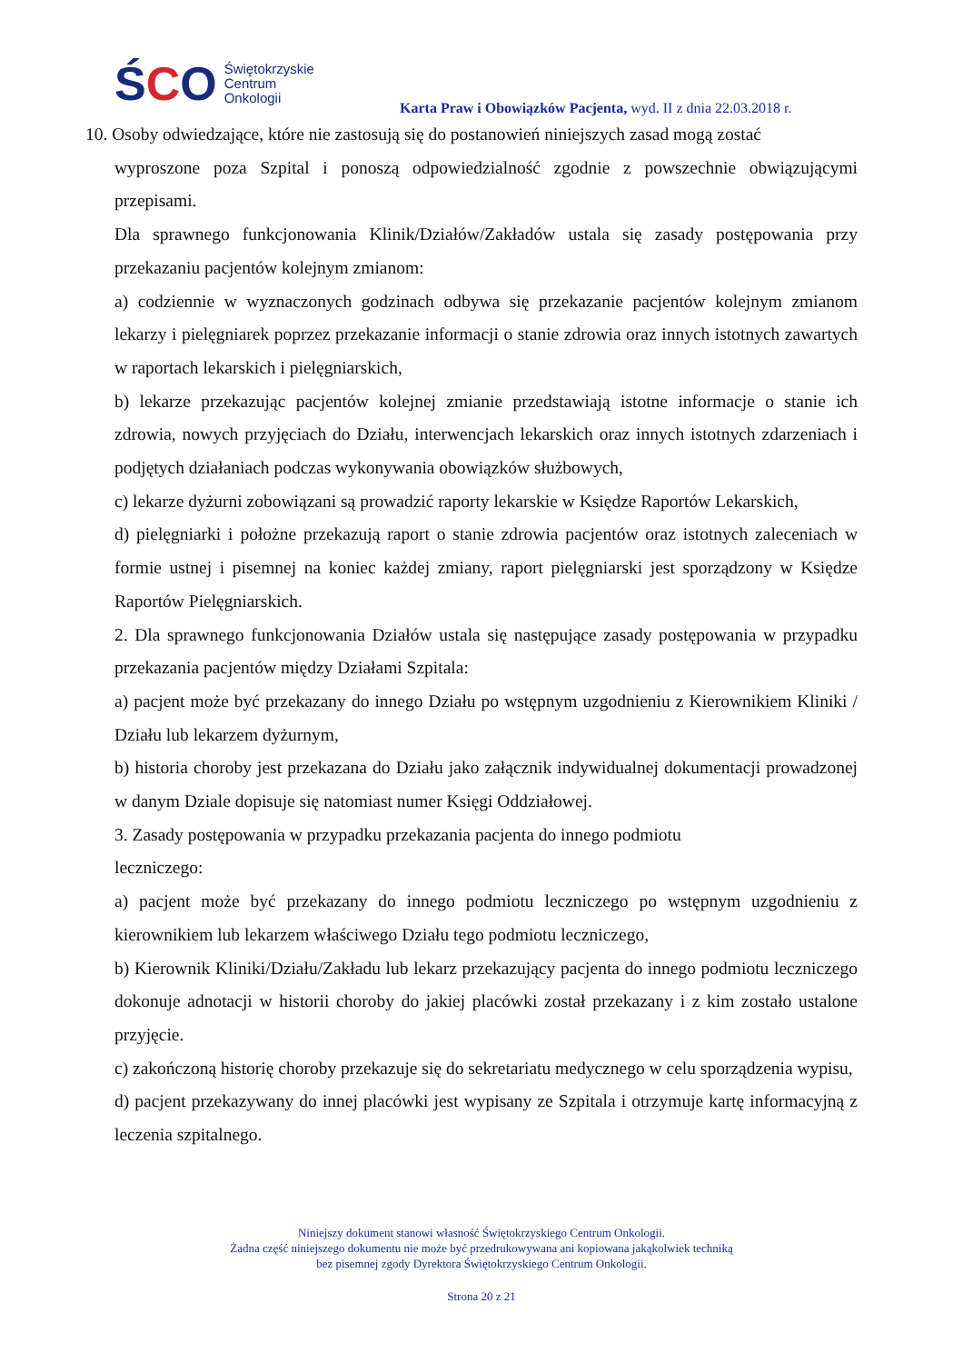ŚCO
Świętokrzyskie
Centrum
Onkologii
Karta Praw i Obowiązków Pacjenta, wyd. II z dnia 22.03.2018 r.
10. Osoby odwiedzające, które nie zastosują się do postanowień niniejszych zasad mogą zostać
wyproszone poza Szpital i ponoszą odpowiedzialność zgodnie z powszechnie obwiązującymi przepisami.
Dla sprawnego funkcjonowania Klinik/Działów/Zakładów ustala się zasady postępowania przy przekazaniu pacjentów kolejnym zmianom:
a) codziennie w wyznaczonych godzinach odbywa się przekazanie pacjentów kolejnym zmianom lekarzy i pielęgniarek poprzez przekazanie informacji o stanie zdrowia oraz innych istotnych zawartych w raportach lekarskich i pielęgniarskich,
b) lekarze przekazując pacjentów kolejnej zmianie przedstawiają istotne informacje o stanie ich zdrowia, nowych przyjęciach do Działu, interwencjach lekarskich oraz innych istotnych zdarzeniach i podjętych działaniach podczas wykonywania obowiązków służbowych,
c) lekarze dyżurni zobowiązani są prowadzić raporty lekarskie w Księdze Raportów Lekarskich,
d) pielęgniarki i położne przekazują raport o stanie zdrowia pacjentów oraz istotnych zaleceniach w formie ustnej i pisemnej na koniec każdej zmiany, raport pielęgniarski jest sporządzony w Księdze Raportów Pielęgniarskich.
2. Dla sprawnego funkcjonowania Działów ustala się następujące zasady postępowania w przypadku przekazania pacjentów między Działami Szpitala:
a) pacjent może być przekazany do innego Działu po wstępnym uzgodnieniu z Kierownikiem Kliniki / Działu lub lekarzem dyżurnym,
b) historia choroby jest przekazana do Działu jako załącznik indywidualnej dokumentacji prowadzonej w danym Dziale dopisuje się natomiast numer Księgi Oddziałowej.
3. Zasady postępowania w przypadku przekazania pacjenta do innego podmiotu
leczniczego:
a) pacjent może być przekazany do innego podmiotu leczniczego po wstępnym uzgodnieniu z kierownikiem lub lekarzem właściwego Działu tego podmiotu leczniczego,
b) Kierownik Kliniki/Działu/Zakładu lub lekarz przekazujący pacjenta do innego podmiotu leczniczego dokonuje adnotacji w historii choroby do jakiej placówki został przekazany i z kim zostało ustalone przyjęcie.
c) zakończoną historię choroby przekazuje się do sekretariatu medycznego w celu sporządzenia wypisu,
d) pacjent przekazywany do innej placówki jest wypisany ze Szpitala i otrzymuje kartę informacyjną z leczenia szpitalnego.
Niniejszy dokument stanowi własność Świętokrzyskiego Centrum Onkologii.
Żadna część niniejszego dokumentu nie może być przedrukowywana ani kopiowana jakąkolwiek techniką
bez pisemnej zgody Dyrektora Świętokrzyskiego Centrum Onkologii.
Strona 20 z 21